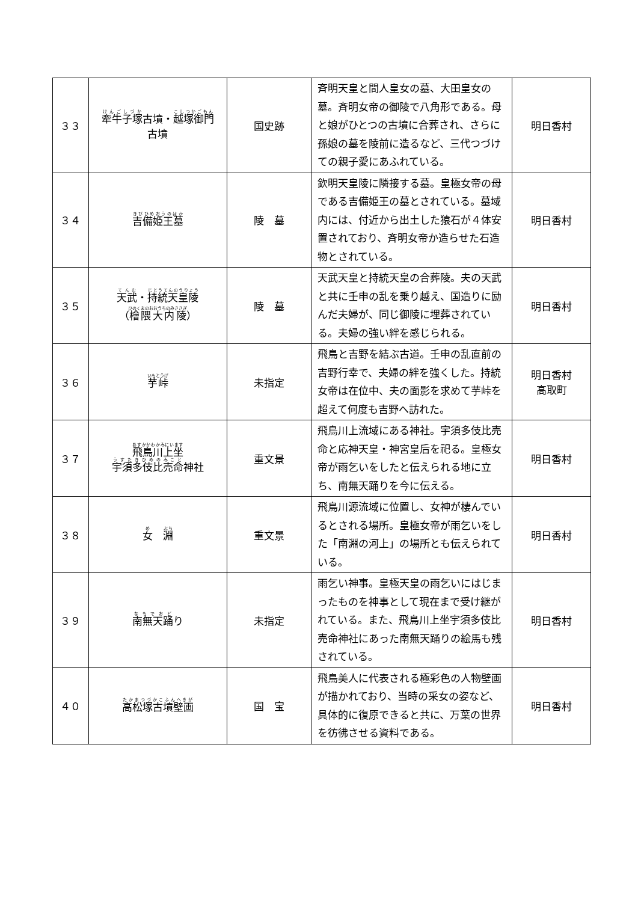| ３３ | 牽牛子塚 古墳・ 越塚御門 古墳 | 国史跡 | 斉明天皇と間人皇女の墓、大田皇女の墓。斉明女帝の御陵で八角形である。母と娘がひとつの古墳に合葬され、さらに孫娘の墓を陵前に造るなど、三代つづけての親子愛にあふれている。 | 明日香村 |
| ３４ | 吉備姫王墓 | 陵 墓 | 欽明天皇陵に隣接する墓。皇極女帝の母である吉備姫王の墓とされている。墓域内には、付近から出土した猿石が４体安置されており、斉明女帝か造らせた石造物とされている。 | 明日香村 |
| ３５ | 天武 ・ 持統天皇陵 （ 檜隈大内陵 ） | 陵 墓 | 天武天皇と持統天皇の合葬陵。夫の天武と共に壬申の乱を乗り越え、国造りに励んだ夫婦が、同じ御陵に埋葬されている。夫婦の強い絆を感じられる。 | 明日香村 |
| ３６ | 芋峠 | 未指定 | 飛鳥と吉野を結ぶ古道。壬申の乱直前の吉野行幸で、夫婦の絆を強くした。持統女帝は在位中、夫の面影を求めて芋峠を超えて何度も吉野へ訪れた。 | 明日香村 高取町 |
| ３７ | 飛鳥川上坐 宇須多伎比売命 神社 | 重文景 | 飛鳥川上流域にある神社。宇須多伎比売命と応神天皇・神宮皇后を祀る。皇極女帝が雨乞いをしたと伝えられる地に立ち、南無天踊りを今に伝える。 | 明日香村 |
| ３８ | 女 淵 | 重文景 | 飛鳥川源流域に位置し、女神が棲んでいるとされる場所。皇極女帝が雨乞いをした「南淵の河上」の場所とも伝えられている。 | 明日香村 |
| ３９ | 南無天踊 り | 未指定 | 雨乞い神事。皇極天皇の雨乞いにはじまったものを神事として現在まで受け継がれている。また、飛鳥川上坐宇須多伎比売命神社にあった南無天踊りの絵馬も残されている。 | 明日香村 |
| ４０ | 高松塚古墳壁画 | 国 宝 | 飛鳥美人に代表される極彩色の人物壁画が描かれており、当時の采女の姿など、具体的に復原できると共に、万葉の世界を彷彿させる資料である。 | 明日香村 |